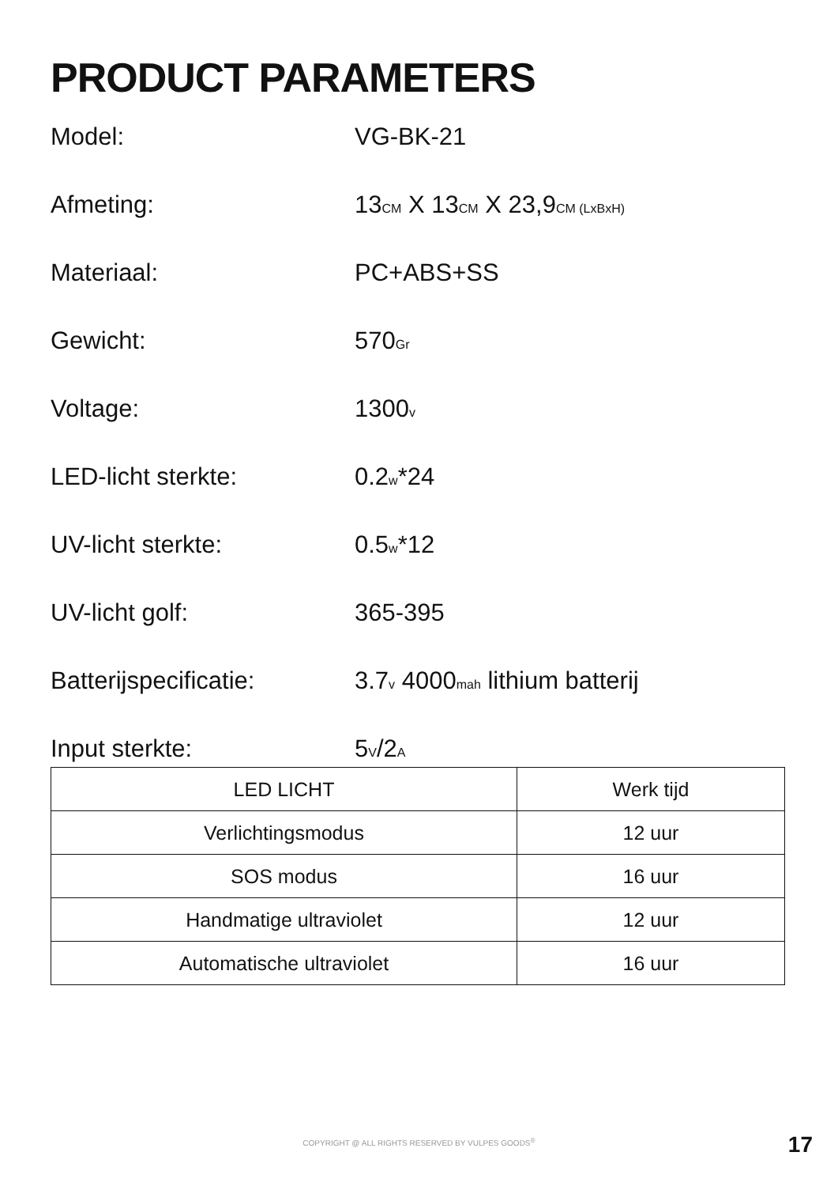PRODUCT PARAMETERS
Model: VG-BK-21
Afmeting: 13CM X 13CM X 23,9CM (LxBxH)
Materiaal: PC+ABS+SS
Gewicht: 570Gr
Voltage: 1300v
LED-licht sterkte: 0.2w*24
UV-licht sterkte: 0.5w*12
UV-licht golf: 365-395
Batterijspecificatie: 3.7v 4000mah lithium batterij
Input sterkte: 5V/2A
| LED LICHT | Werk tijd |
| --- | --- |
| Verlichtingsmodus | 12 uur |
| SOS modus | 16 uur |
| Handmatige ultraviolet | 12 uur |
| Automatische ultraviolet | 16 uur |
COPYRIGHT @ ALL RIGHTS RESERVED BY VULPES GOODS<sup>®</sup> 17